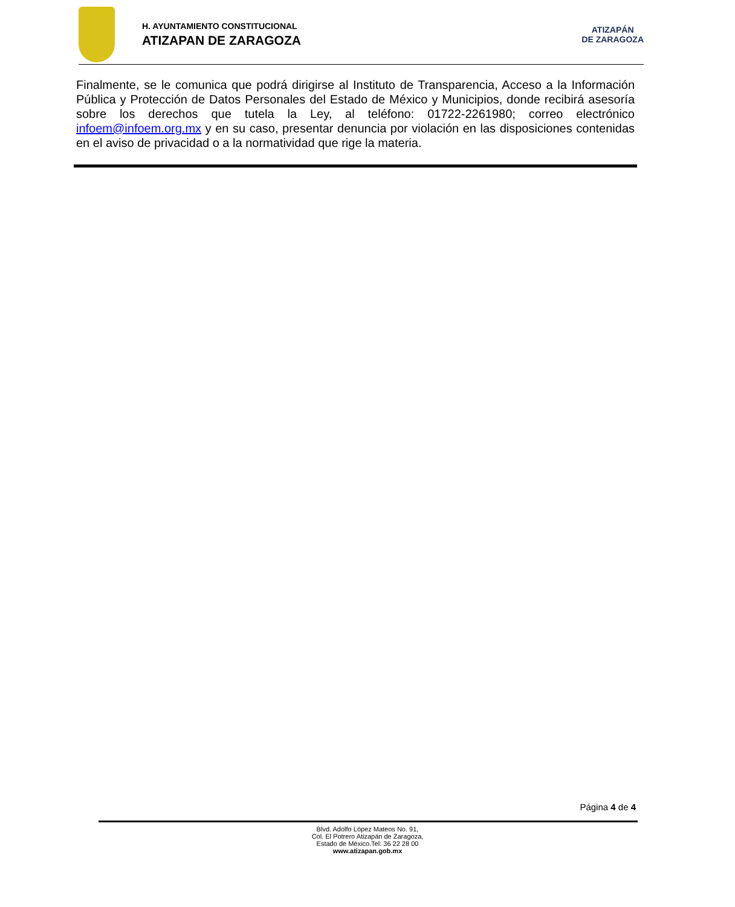H. AYUNTAMIENTO CONSTITUCIONAL
ATIZAPAN DE ZARAGOZA
ATIZAPÁN
DE ZARAGOZA
Finalmente, se le comunica que podrá dirigirse al Instituto de Transparencia, Acceso a la Información Pública y Protección de Datos Personales del Estado de México y Municipios, donde recibirá asesoría sobre los derechos que tutela la Ley, al teléfono: 01722-2261980; correo electrónico infoem@infoem.org.mx y en su caso, presentar denuncia por violación en las disposiciones contenidas en el aviso de privacidad o a la normatividad que rige la materia.
Página 4 de 4
Blvd. Adolfo López Mateos No. 91,
Col. El Potrero Atizapán de Zaragoza,
Estado de México.Tel: 36 22 28 00
www.atizapan.gob.mx